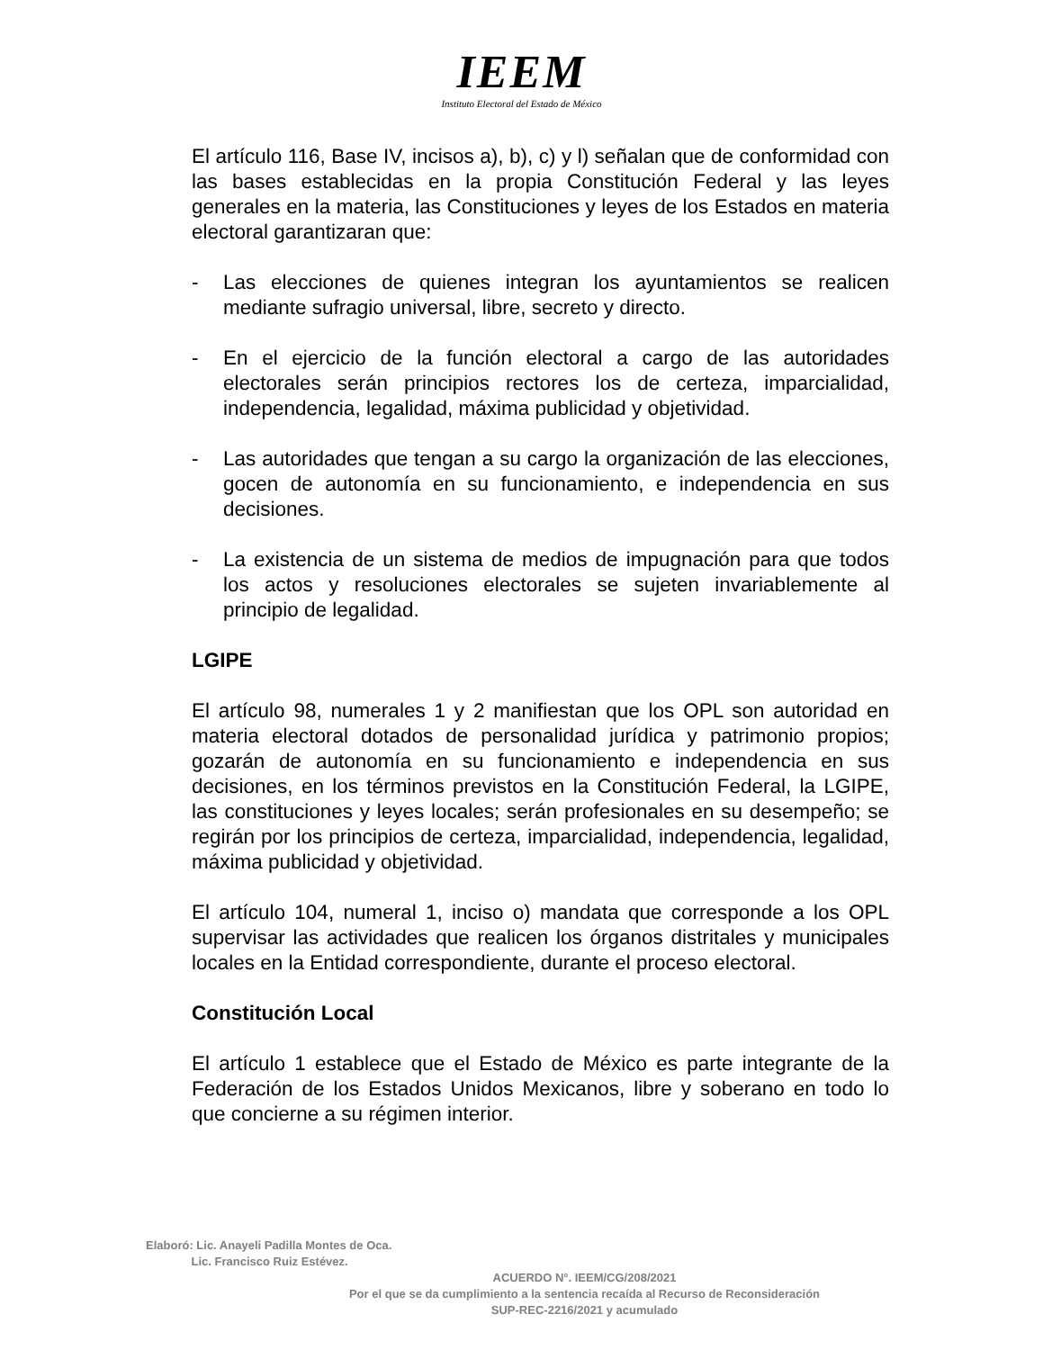IEEM
Instituto Electoral del Estado de México
El artículo 116, Base IV, incisos a), b), c) y l) señalan que de conformidad con las bases establecidas en la propia Constitución Federal y las leyes generales en la materia, las Constituciones y leyes de los Estados en materia electoral garantizaran que:
- Las elecciones de quienes integran los ayuntamientos se realicen mediante sufragio universal, libre, secreto y directo.
- En el ejercicio de la función electoral a cargo de las autoridades electorales serán principios rectores los de certeza, imparcialidad, independencia, legalidad, máxima publicidad y objetividad.
- Las autoridades que tengan a su cargo la organización de las elecciones, gocen de autonomía en su funcionamiento, e independencia en sus decisiones.
- La existencia de un sistema de medios de impugnación para que todos los actos y resoluciones electorales se sujeten invariablemente al principio de legalidad.
LGIPE
El artículo 98, numerales 1 y 2 manifiestan que los OPL son autoridad en materia electoral dotados de personalidad jurídica y patrimonio propios; gozarán de autonomía en su funcionamiento e independencia en sus decisiones, en los términos previstos en la Constitución Federal, la LGIPE, las constituciones y leyes locales; serán profesionales en su desempeño; se regirán por los principios de certeza, imparcialidad, independencia, legalidad, máxima publicidad y objetividad.
El artículo 104, numeral 1, inciso o) mandata que corresponde a los OPL supervisar las actividades que realicen los órganos distritales y municipales locales en la Entidad correspondiente, durante el proceso electoral.
Constitución Local
El artículo 1 establece que el Estado de México es parte integrante de la Federación de los Estados Unidos Mexicanos, libre y soberano en todo lo que concierne a su régimen interior.
Elaboró: Lic. Anayeli Padilla Montes de Oca.
Lic. Francisco Ruiz Estévez.
ACUERDO N°. IEEM/CG/208/2021
Por el que se da cumplimiento a la sentencia recaída al Recurso de Reconsideración
SUP-REC-2216/2021 y acumulado